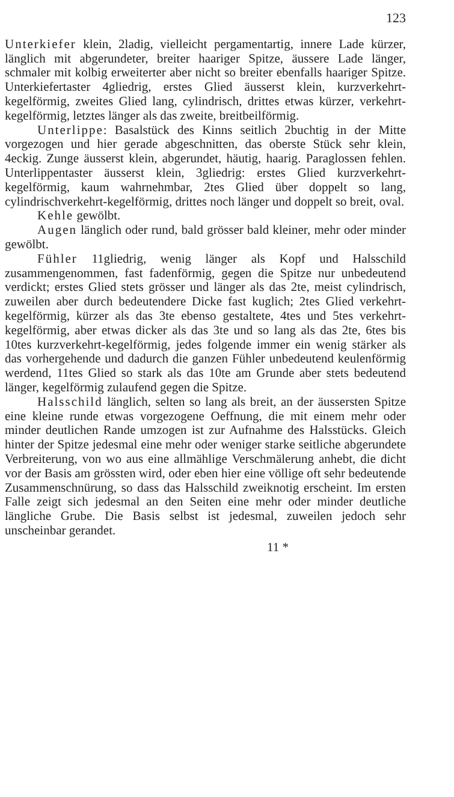123
Unterkiefer klein, 2ladig, vielleicht pergamentartig, innere Lade kürzer, länglich mit abgerundeter, breiter haariger Spitze, äussere Lade länger, schmaler mit kolbig erweiterter aber nicht so breiter ebenfalls haariger Spitze. Unterkiefertaster 4gliedrig, erstes Glied äusserst klein, kurzverkehrt-kegelförmig, zweites Glied lang, cylindrisch, drittes etwas kürzer, verkehrt-kegelförmig, letztes länger als das zweite, breitbeilförmig.
Unterlippe: Basalstück des Kinns seitlich 2buchtig in der Mitte vorgezogen und hier gerade abgeschnitten, das oberste Stück sehr klein, 4eckig. Zunge äusserst klein, abgerundet, häutig, haarig. Paraglossen fehlen. Unterlippentaster äusserst klein, 3gliedrig: erstes Glied kurzverkehrt-kegelförmig, kaum wahrnehmbar, 2tes Glied über doppelt so lang, cylindrischverkehrt-kegelförmig, drittes noch länger und doppelt so breit, oval.
Kehle gewölbt.
Augen länglich oder rund, bald grösser bald kleiner, mehr oder minder gewölbt.
Fühler 11gliedrig, wenig länger als Kopf und Halsschild zusammengenommen, fast fadenförmig, gegen die Spitze nur unbedeutend verdickt; erstes Glied stets grösser und länger als das 2te, meist cylindrisch, zuweilen aber durch bedeutendere Dicke fast kuglich; 2tes Glied verkehrt-kegelförmig, kürzer als das 3te ebenso gestaltete, 4tes und 5tes verkehrt-kegelförmig, aber etwas dicker als das 3te und so lang als das 2te, 6tes bis 10tes kurzverkehrt-kegelförmig, jedes folgende immer ein wenig stärker als das vorhergehende und dadurch die ganzen Fühler unbedeutend keulenförmig werdend, 11tes Glied so stark als das 10te am Grunde aber stets bedeutend länger, kegelförmig zulaufend gegen die Spitze.
Halsschild länglich, selten so lang als breit, an der äussersten Spitze eine kleine runde etwas vorgezogene Oeffnung, die mit einem mehr oder minder deutlichen Rande umzogen ist zur Aufnahme des Halsstücks. Gleich hinter der Spitze jedesmal eine mehr oder weniger starke seitliche abgerundete Verbreiterung, von wo aus eine allmählige Verschmälerung anhebt, die dicht vor der Basis am grössten wird, oder eben hier eine völlige oft sehr bedeutende Zusammenschnürung, so dass das Halsschild zweiknotig erscheint. Im ersten Falle zeigt sich jedesmal an den Seiten eine mehr oder minder deutliche längliche Grube. Die Basis selbst ist jedesmal, zuweilen jedoch sehr unscheinbar gerandet.
11 *